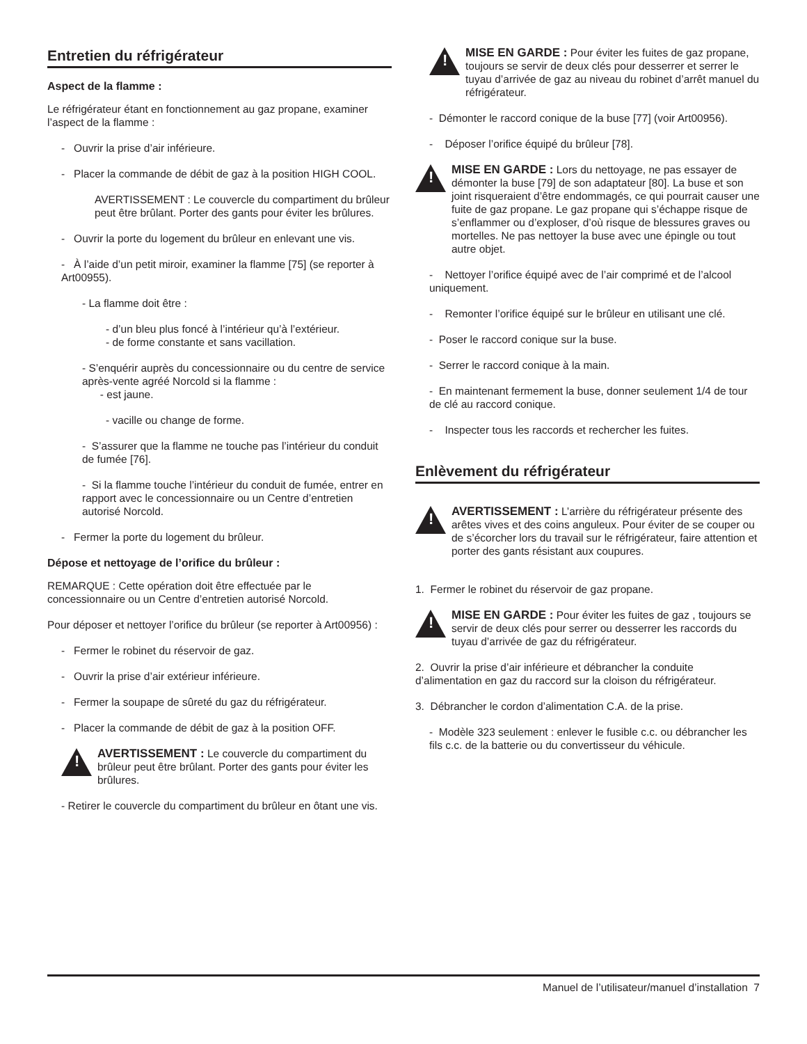Entretien du réfrigérateur
Aspect de la flamme :
Le réfrigérateur étant en fonctionnement au gaz propane, examiner l’aspect de la flamme :
- Ouvrir la prise d’air inférieure.
- Placer la commande de débit de gaz à la position HIGH COOL.
AVERTISSEMENT : Le couvercle du compartiment du brûleur peut être brûlant. Porter des gants pour éviter les brûlures.
- Ouvrir la porte du logement du brûleur en enlevant une vis.
- À l’aide d’un petit miroir, examiner la flamme [75] (se reporter à Art00955).
- La flamme doit être :
- d’un bleu plus foncé à l’intérieur qu’à l’extérieur.
- de forme constante et sans vacillation.
- S’enquérir auprès du concessionnaire ou du centre de service après-vente agréé Norcold si la flamme :
- est jaune.
- vacille ou change de forme.
- S’assurer que la flamme ne touche pas l’intérieur du conduit de fumée [76].
- Si la flamme touche l’intérieur du conduit de fumée, entrer en rapport avec le concessionnaire ou un Centre d’entretien autorisé Norcold.
- Fermer la porte du logement du brûleur.
Dépose et nettoyage de l’orifice du brûleur :
REMARQUE : Cette opération doit être effectuée par le concessionnaire ou un Centre d’entretien autorisé Norcold.
Pour déposer et nettoyer l’orifice du brûleur (se reporter à Art00956) :
- Fermer le robinet du réservoir de gaz.
- Ouvrir la prise d’air extérieur inférieure.
- Fermer la soupape de sûreté du gaz du réfrigérateur.
- Placer la commande de débit de gaz à la position OFF.
!
AVERTISSEMENT : Le couvercle du compartiment du brûleur peut être brûlant. Porter des gants pour éviter les brûlures.
- Retirer le couvercle du compartiment du brûleur en ôtant une vis.
!
MISE EN GARDE : Pour éviter les fuites de gaz propane, toujours se servir de deux clés pour desserrer et serrer le tuyau d’arrivée de gaz au niveau du robinet d’arrêt manuel du réfrigérateur.
- Démonter le raccord conique de la buse [77] (voir Art00956).
- Déposer l’orifice équipé du brûleur [78].
!
MISE EN GARDE : Lors du nettoyage, ne pas essayer de démonter la buse [79] de son adaptateur [80]. La buse et son joint risqueraient d’être endommagés, ce qui pourrait causer une fuite de gaz propane. Le gaz propane qui s’échappe risque de s’enflammer ou d’exploser, d’où risque de blessures graves ou mortelles. Ne pas nettoyer la buse avec une épingle ou tout autre objet.
- Nettoyer l’orifice équipé avec de l’air comprimé et de l’alcool uniquement.
- Remonter l’orifice équipé sur le brûleur en utilisant une clé.
- Poser le raccord conique sur la buse.
- Serrer le raccord conique à la main.
- En maintenant fermement la buse, donner seulement 1/4 de tour de clé au raccord conique.
- Inspecter tous les raccords et rechercher les fuites.
Enlèvement du réfrigérateur
!
AVERTISSEMENT : L’arrière du réfrigérateur présente des arêtes vives et des coins anguleux. Pour éviter de se couper ou de s’écorcher lors du travail sur le réfrigérateur, faire attention et porter des gants résistant aux coupures.
1. Fermer le robinet du réservoir de gaz propane.
!
MISE EN GARDE : Pour éviter les fuites de gaz , toujours se servir de deux clés pour serrer ou desserrer les raccords du tuyau d’arrivée de gaz du réfrigérateur.
2. Ouvrir la prise d’air inférieure et débrancher la conduite d’alimentation en gaz du raccord sur la cloison du réfrigérateur.
3. Débrancher le cordon d’alimentation C.A. de la prise.
- Modèle 323 seulement : enlever le fusible c.c. ou débrancher les fils c.c. de la batterie ou du convertisseur du véhicule.
Manuel de l’utilisateur/manuel d’installation 7